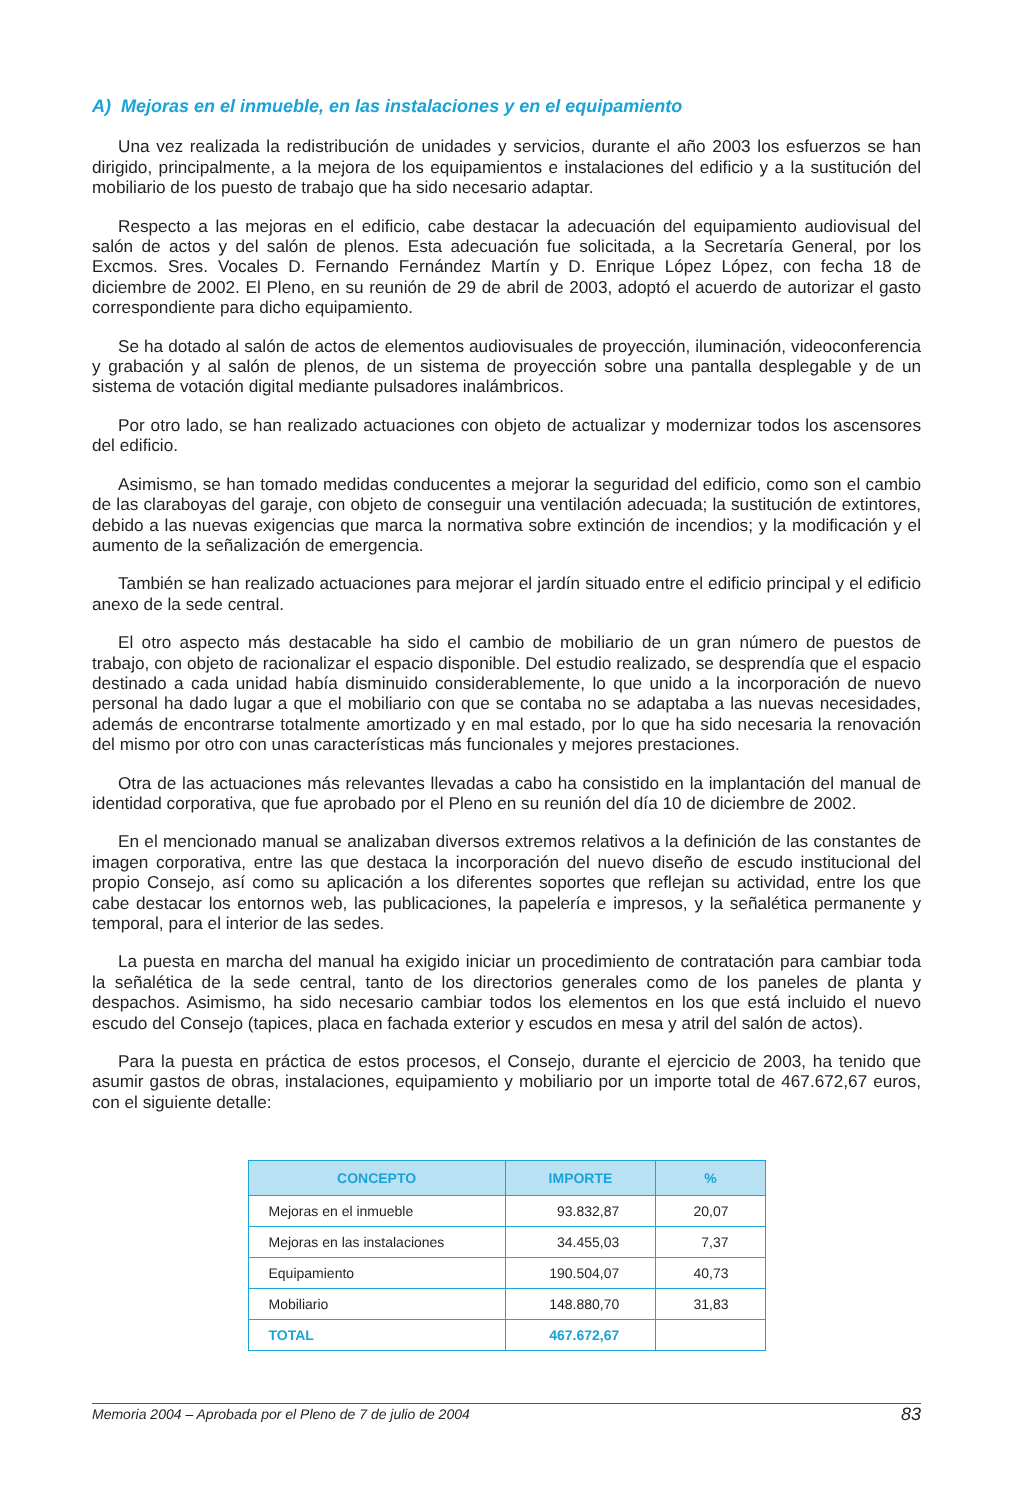A) Mejoras en el inmueble, en las instalaciones y en el equipamiento
Una vez realizada la redistribución de unidades y servicios, durante el año 2003 los esfuerzos se han dirigido, principalmente, a la mejora de los equipamientos e instalaciones del edificio y a la sustitución del mobiliario de los puesto de trabajo que ha sido necesario adaptar.
Respecto a las mejoras en el edificio, cabe destacar la adecuación del equipamiento audiovisual del salón de actos y del salón de plenos. Esta adecuación fue solicitada, a la Secretaría General, por los Excmos. Sres. Vocales D. Fernando Fernández Martín y D. Enrique López López, con fecha 18 de diciembre de 2002. El Pleno, en su reunión de 29 de abril de 2003, adoptó el acuerdo de autorizar el gasto correspondiente para dicho equipamiento.
Se ha dotado al salón de actos de elementos audiovisuales de proyección, iluminación, videoconferencia y grabación y al salón de plenos, de un sistema de proyección sobre una pantalla desplegable y de un sistema de votación digital mediante pulsadores inalámbricos.
Por otro lado, se han realizado actuaciones con objeto de actualizar y modernizar todos los ascensores del edificio.
Asimismo, se han tomado medidas conducentes a mejorar la seguridad del edificio, como son el cambio de las claraboyas del garaje, con objeto de conseguir una ventilación adecuada; la sustitución de extintores, debido a las nuevas exigencias que marca la normativa sobre extinción de incendios; y la modificación y el aumento de la señalización de emergencia.
También se han realizado actuaciones para mejorar el jardín situado entre el edificio principal y el edificio anexo de la sede central.
El otro aspecto más destacable ha sido el cambio de mobiliario de un gran número de puestos de trabajo, con objeto de racionalizar el espacio disponible. Del estudio realizado, se desprendía que el espacio destinado a cada unidad había disminuido considerablemente, lo que unido a la incorporación de nuevo personal ha dado lugar a que el mobiliario con que se contaba no se adaptaba a las nuevas necesidades, además de encontrarse totalmente amortizado y en mal estado, por lo que ha sido necesaria la renovación del mismo por otro con unas características más funcionales y mejores prestaciones.
Otra de las actuaciones más relevantes llevadas a cabo ha consistido en la implantación del manual de identidad corporativa, que fue aprobado por el Pleno en su reunión del día 10 de diciembre de 2002.
En el mencionado manual se analizaban diversos extremos relativos a la definición de las constantes de imagen corporativa, entre las que destaca la incorporación del nuevo diseño de escudo institucional del propio Consejo, así como su aplicación a los diferentes soportes que reflejan su actividad, entre los que cabe destacar los entornos web, las publicaciones, la papelería e impresos, y la señalética permanente y temporal, para el interior de las sedes.
La puesta en marcha del manual ha exigido iniciar un procedimiento de contratación para cambiar toda la señalética de la sede central, tanto de los directorios generales como de los paneles de planta y despachos. Asimismo, ha sido necesario cambiar todos los elementos en los que está incluido el nuevo escudo del Consejo (tapices, placa en fachada exterior y escudos en mesa y atril del salón de actos).
Para la puesta en práctica de estos procesos, el Consejo, durante el ejercicio de 2003, ha tenido que asumir gastos de obras, instalaciones, equipamiento y mobiliario por un importe total de 467.672,67 euros, con el siguiente detalle:
| CONCEPTO | IMPORTE | % |
| --- | --- | --- |
| Mejoras en el inmueble | 93.832,87 | 20,07 |
| Mejoras en las instalaciones | 34.455,03 | 7,37 |
| Equipamiento | 190.504,07 | 40,73 |
| Mobiliario | 148.880,70 | 31,83 |
| TOTAL | 467.672,67 | |
Memoria 2004 – Aprobada por el Pleno de 7 de julio de 2004 83